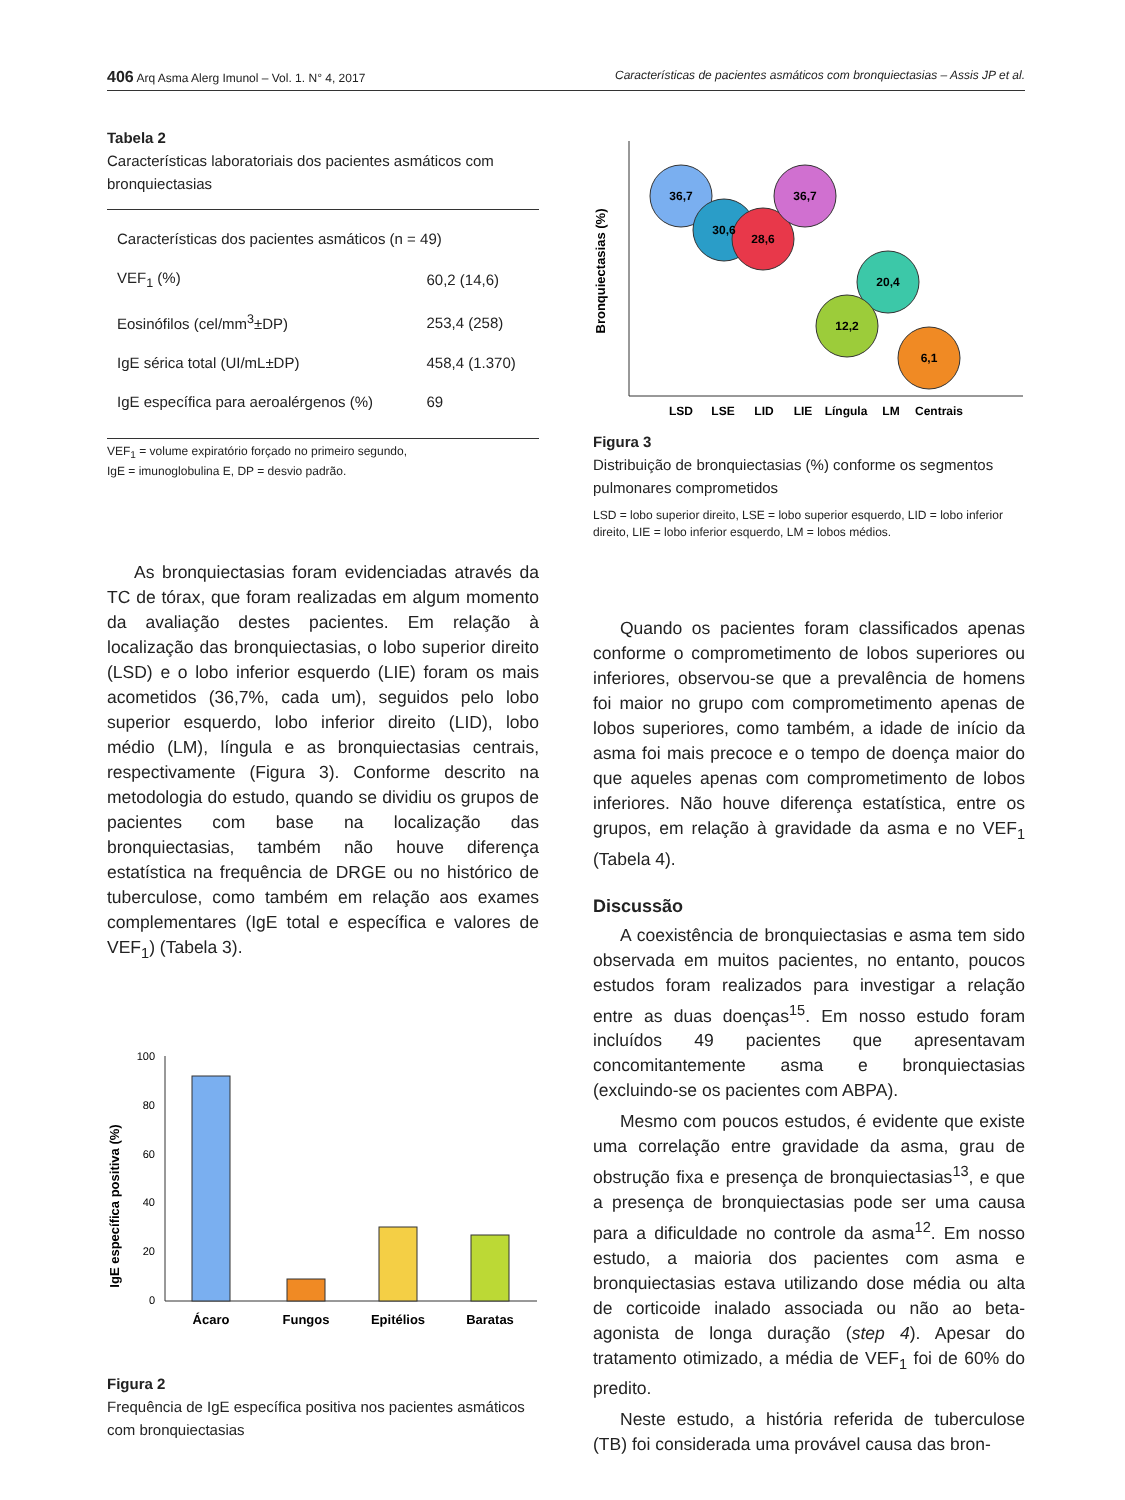406 Arq Asma Alerg Imunol – Vol. 1. N° 4, 2017 Características de pacientes asmáticos com bronquiectasias – Assis JP et al.
Tabela 2
Características laboratoriais dos pacientes asmáticos com bronquiectasias
| Características dos pacientes asmáticos (n = 49) | |
| VEF<sub>1</sub> (%) | 60,2 (14,6) |
| Eosinófilos (cel/mm<sup>3</sup>±DP) | 253,4 (258) |
| IgE sérica total (UI/mL±DP) | 458,4 (1.370) |
| IgE específica para aeroalérgenos (%) | 69 |
VEF<sub>1</sub> = volume expiratório forçado no primeiro segundo,
IgE = imunoglobulina E, DP = desvio padrão.
As bronquiectasias foram evidenciadas através da TC de tórax, que foram realizadas em algum momento da avaliação destes pacientes. Em relação à localização das bronquiectasias, o lobo superior direito (LSD) e o lobo inferior esquerdo (LIE) foram os mais acometidos (36,7%, cada um), seguidos pelo lobo superior esquerdo, lobo inferior direito (LID), lobo médio (LM), língula e as bronquiectasias centrais, respectivamente (Figura 3). Conforme descrito na metodologia do estudo, quando se dividiu os grupos de pacientes com base na localização das bronquiectasias, também não houve diferença estatística na frequência de DRGE ou no histórico de tuberculose, como também em relação aos exames complementares (IgE total e específica e valores de VEF<sub>1</sub>) (Tabela 3).
IgE específica positiva (%)
100
80
60
40
20
0
Ácaro
Fungos
Epitélios
Baratas
Figura 2
Frequência de IgE específica positiva nos pacientes asmáticos com bronquiectasias
Bronquiectasias (%)
36,7
30,6
28,6
36,7
20,4
12,2
6,1
LSD
LSE
LID
LIE
Língula
LM
Centrais
Figura 3
Distribuição de bronquiectasias (%) conforme os segmentos pulmonares comprometidos
LSD = lobo superior direito, LSE = lobo superior esquerdo, LID = lobo inferior direito, LIE = lobo inferior esquerdo, LM = lobos médios.
Quando os pacientes foram classificados apenas conforme o comprometimento de lobos superiores ou inferiores, observou-se que a prevalência de homens foi maior no grupo com comprometimento apenas de lobos superiores, como também, a idade de início da asma foi mais precoce e o tempo de doença maior do que aqueles apenas com comprometimento de lobos inferiores. Não houve diferença estatística, entre os grupos, em relação à gravidade da asma e no VEF<sub>1</sub> (Tabela 4).
Discussão
A coexistência de bronquiectasias e asma tem sido observada em muitos pacientes, no entanto, poucos estudos foram realizados para investigar a relação entre as duas doenças<sup>15</sup>. Em nosso estudo foram incluídos 49 pacientes que apresentavam concomitantemente asma e bronquiectasias (excluindo-se os pacientes com ABPA).
Mesmo com poucos estudos, é evidente que existe uma correlação entre gravidade da asma, grau de obstrução fixa e presença de bronquiectasias<sup>13</sup>, e que a presença de bronquiectasias pode ser uma causa para a dificuldade no controle da asma<sup>12</sup>. Em nosso estudo, a maioria dos pacientes com asma e bronquiectasias estava utilizando dose média ou alta de corticoide inalado associada ou não ao beta-agonista de longa duração (step 4). Apesar do tratamento otimizado, a média de VEF<sub>1</sub> foi de 60% do predito.
Neste estudo, a história referida de tuberculose (TB) foi considerada uma provável causa das bron-